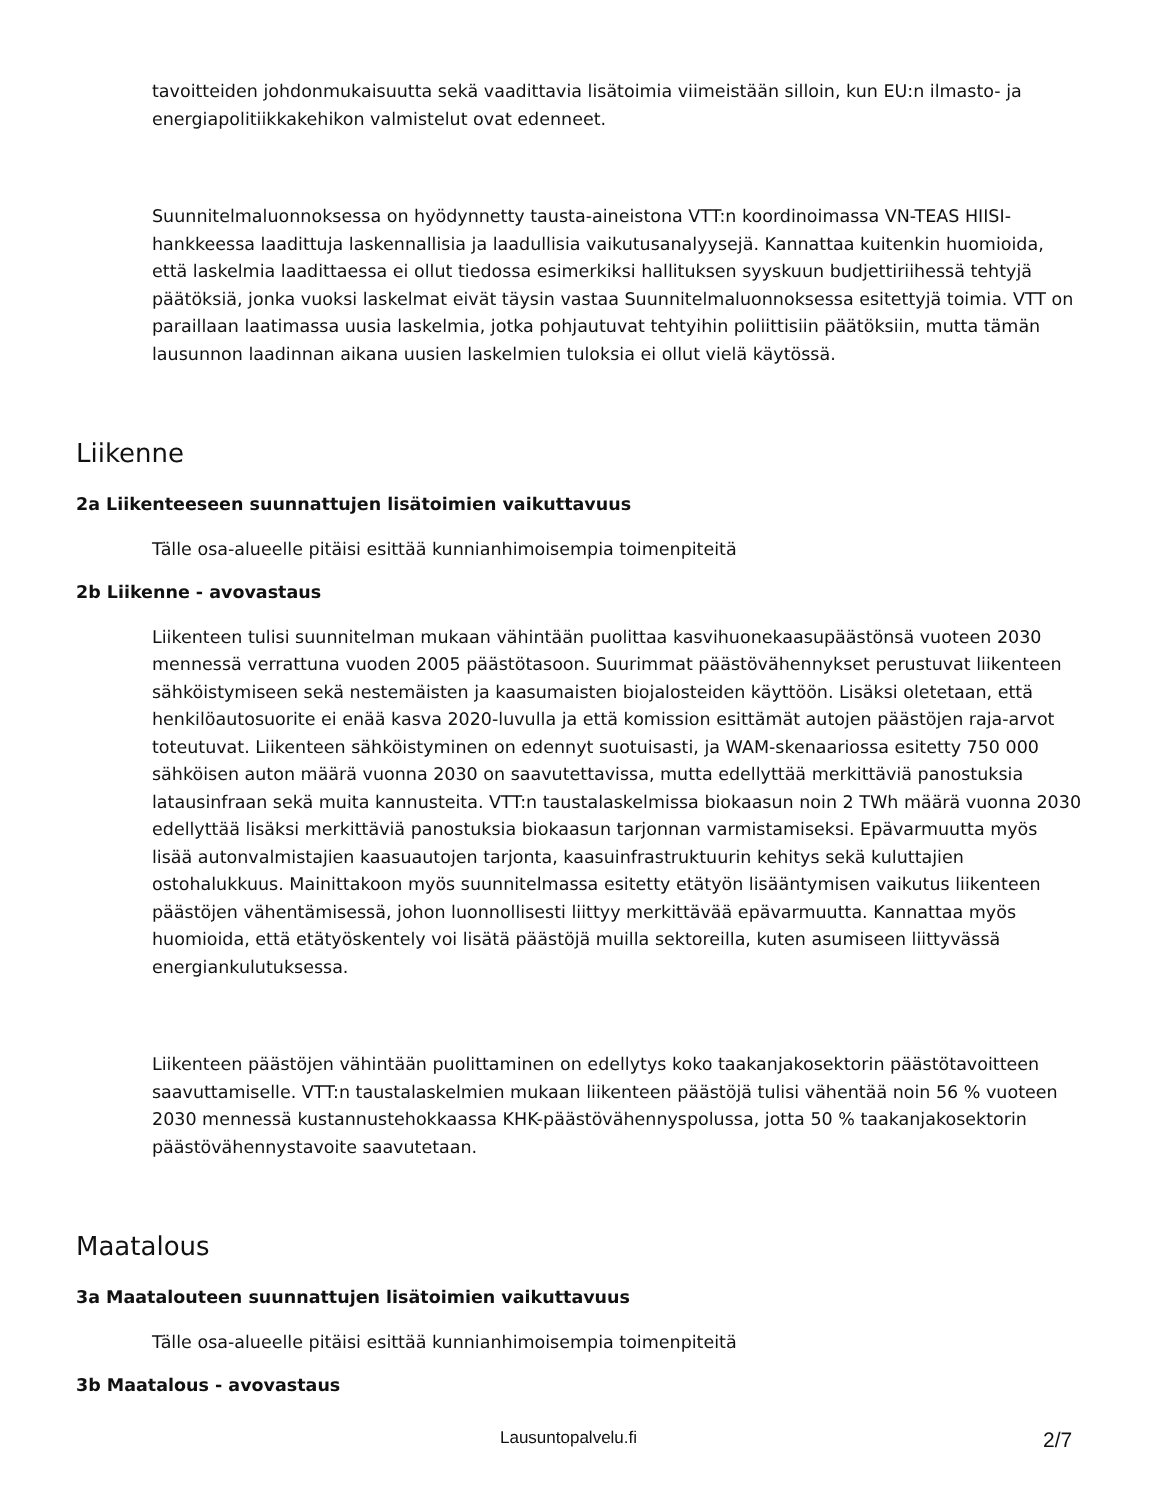tavoitteiden johdonmukaisuutta sekä vaadittavia lisätoimia viimeistään silloin, kun EU:n ilmasto- ja energiapolitiikkakehikon valmistelut ovat edenneet.
Suunnitelmaluonnoksessa on hyödynnetty tausta-aineistona VTT:n koordinoimassa VN-TEAS HIISI-hankkeessa laadittuja laskennallisia ja laadullisia vaikutusanalyysejä. Kannattaa kuitenkin huomioida, että laskelmia laadittaessa ei ollut tiedossa esimerkiksi hallituksen syyskuun budjettiriihessä tehtyjä päätöksiä, jonka vuoksi laskelmat eivät täysin vastaa Suunnitelmaluonnoksessa esitettyjä toimia. VTT on paraillaan laatimassa uusia laskelmia, jotka pohjautuvat tehtyihin poliittisiin päätöksiin, mutta tämän lausunnon laadinnan aikana uusien laskelmien tuloksia ei ollut vielä käytössä.
Liikenne
2a Liikenteeseen suunnattujen lisätoimien vaikuttavuus
Tälle osa-alueelle pitäisi esittää kunnianhimoisempia toimenpiteitä
2b Liikenne - avovastaus
Liikenteen tulisi suunnitelman mukaan vähintään puolittaa kasvihuonekaasupäästönsä vuoteen 2030 mennessä verrattuna vuoden 2005 päästötasoon. Suurimmat päästövähennykset perustuvat liikenteen sähköistymiseen sekä nestemäisten ja kaasumaisten biojalosteiden käyttöön. Lisäksi oletetaan, että henkilöautosuorite ei enää kasva 2020-luvulla ja että komission esittämät autojen päästöjen raja-arvot toteutuvat. Liikenteen sähköistyminen on edennyt suotuisasti, ja WAM-skenaariossa esitetty 750 000 sähköisen auton määrä vuonna 2030 on saavutettavissa, mutta edellyttää merkittäviä panostuksia latausinfraan sekä muita kannusteita. VTT:n taustalaskelmissa biokaasun noin 2 TWh määrä vuonna 2030 edellyttää lisäksi merkittäviä panostuksia biokaasun tarjonnan varmistamiseksi. Epävarmuutta myös lisää autonvalmistajien kaasuautojen tarjonta, kaasuinfrastruktuurin kehitys sekä kuluttajien ostohalukkuus. Mainittakoon myös suunnitelmassa esitetty etätyön lisääntymisen vaikutus liikenteen päästöjen vähentämisessä, johon luonnollisesti liittyy merkittävää epävarmuutta. Kannattaa myös huomioida, että etätyöskentely voi lisätä päästöjä muilla sektoreilla, kuten asumiseen liittyvässä energiankulutuksessa.
Liikenteen päästöjen vähintään puolittaminen on edellytys koko taakanjakosektorin päästötavoitteen saavuttamiselle. VTT:n taustalaskelmien mukaan liikenteen päästöjä tulisi vähentää noin 56 % vuoteen 2030 mennessä kustannustehokkaassa KHK-päästövähennyspolussa, jotta 50 % taakanjakosektorin päästövähennystavoite saavutetaan.
Maatalous
3a Maatalouteen suunnattujen lisätoimien vaikuttavuus
Tälle osa-alueelle pitäisi esittää kunnianhimoisempia toimenpiteitä
3b Maatalous - avovastaus
Lausuntopalvelu.fi 2/7